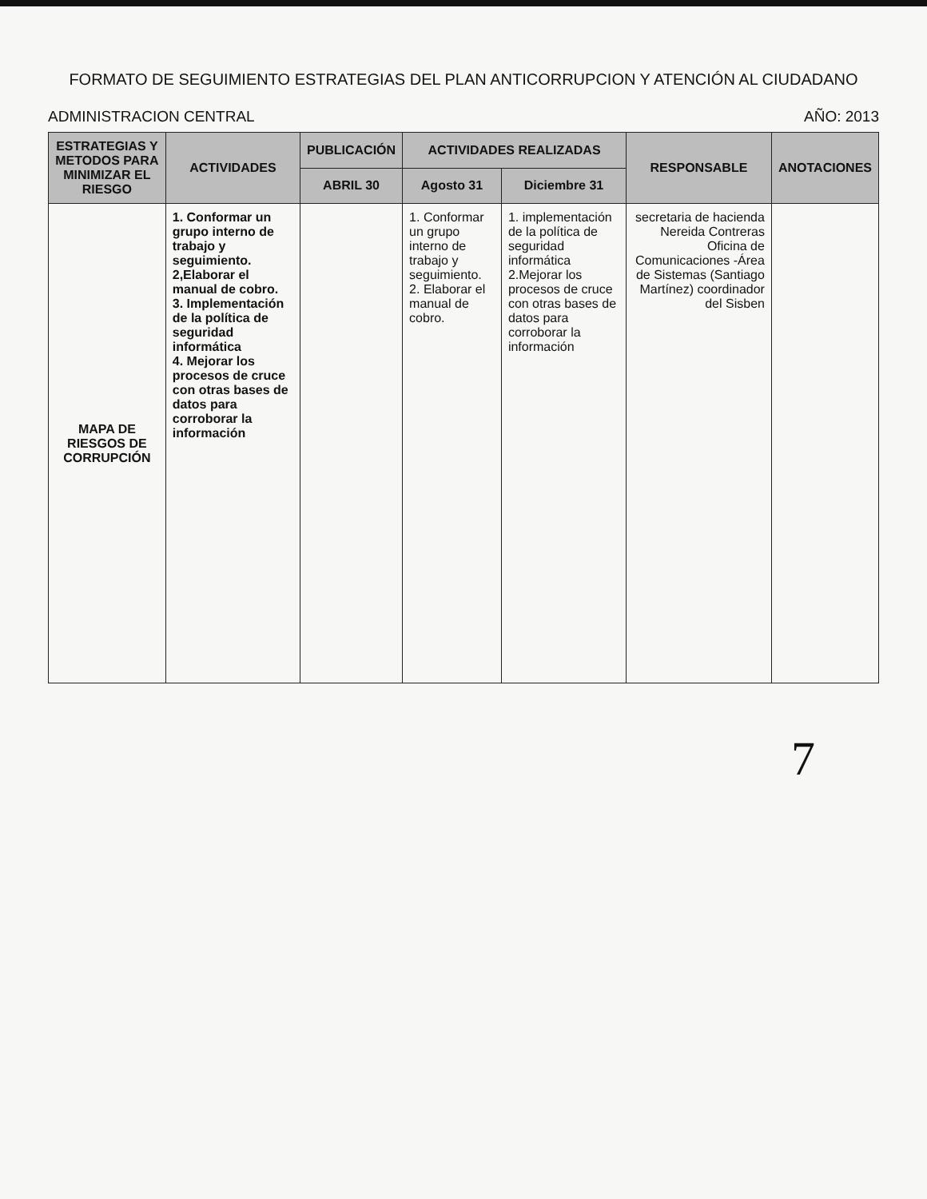FORMATO DE SEGUIMIENTO ESTRATEGIAS DEL PLAN ANTICORRUPCION Y ATENCIÓN AL CIUDADANO
ADMINISTRACION CENTRAL AÑO: 2013
| ESTRATEGIAS Y METODOS PARA MINIMIZAR EL RIESGO | ACTIVIDADES | PUBLICACIÓN | ACTIVIDADES REALIZADAS | | RESPONSABLE | ANOTACIONES |
| --- | --- | --- | --- | --- | --- | --- |
| | | ABRIL 30 | Agosto 31 | Diciembre 31 | | |
| MAPA DE RIESGOS DE CORRUPCIÓN | 1. Conformar un grupo interno de trabajo y seguimiento. 2,Elaborar el manual de cobro. 3. Implementación de la política de seguridad informática 4. Mejorar los procesos de cruce con otras bases de datos para corroborar la información | | 1. Conformar un grupo interno de trabajo y seguimiento. 2. Elaborar el manual de cobro. | 1. implementación de la política de seguridad informática 2.Mejorar los procesos de cruce con otras bases de datos para corroborar la información | secretaria de hacienda Nereida Contreras Oficina de Comunicaciones -Área de Sistemas (Santiago Martínez) coordinador del Sisben | |
7